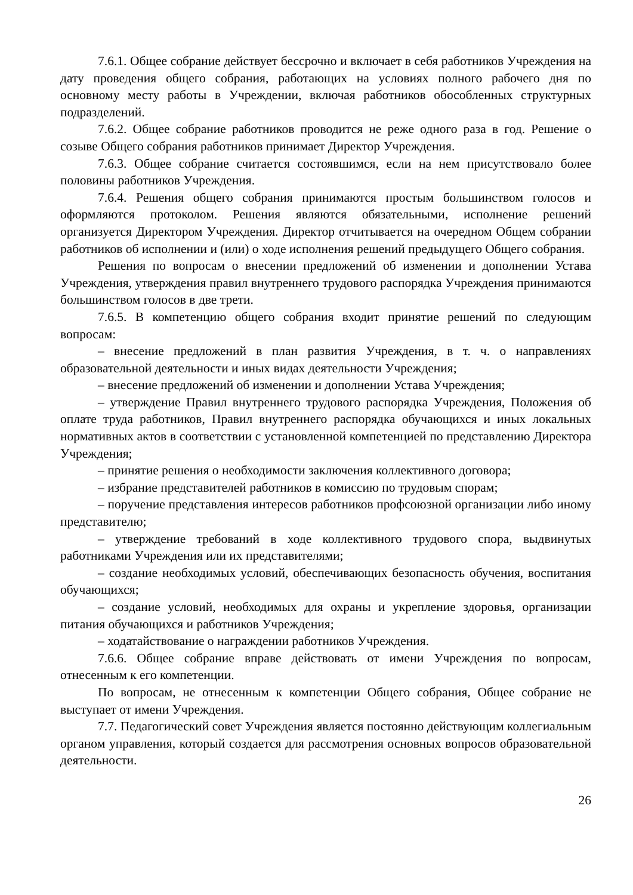7.6.1. Общее собрание действует бессрочно и включает в себя работников Учреждения на дату проведения общего собрания, работающих на условиях полного рабочего дня по основному месту работы в Учреждении, включая работников обособленных структурных подразделений.
7.6.2. Общее собрание работников проводится не реже одного раза в год. Решение о созыве Общего собрания работников принимает Директор Учреждения.
7.6.3. Общее собрание считается состоявшимся, если на нем присутствовало более половины работников Учреждения.
7.6.4. Решения общего собрания принимаются простым большинством голосов и оформляются протоколом. Решения являются обязательными, исполнение решений организуется Директором Учреждения. Директор отчитывается на очередном Общем собрании работников об исполнении и (или) о ходе исполнения решений предыдущего Общего собрания.
Решения по вопросам о внесении предложений об изменении и дополнении Устава Учреждения, утверждения правил внутреннего трудового распорядка Учреждения принимаются большинством голосов в две трети.
7.6.5. В компетенцию общего собрания входит принятие решений по следующим вопросам:
– внесение предложений в план развития Учреждения, в т. ч. о направлениях образовательной деятельности и иных видах деятельности Учреждения;
– внесение предложений об изменении и дополнении Устава Учреждения;
– утверждение Правил внутреннего трудового распорядка Учреждения, Положения об оплате труда работников, Правил внутреннего распорядка обучающихся и иных локальных нормативных актов в соответствии с установленной компетенцией по представлению Директора Учреждения;
– принятие решения о необходимости заключения коллективного договора;
– избрание представителей работников в комиссию по трудовым спорам;
– поручение представления интересов работников профсоюзной организации либо иному представителю;
– утверждение требований в ходе коллективного трудового спора, выдвинутых работниками Учреждения или их представителями;
– создание необходимых условий, обеспечивающих безопасность обучения, воспитания обучающихся;
– создание условий, необходимых для охраны и укрепление здоровья, организации питания обучающихся и работников Учреждения;
– ходатайствование о награждении работников Учреждения.
7.6.6. Общее собрание вправе действовать от имени Учреждения по вопросам, отнесенным к его компетенции.
По вопросам, не отнесенным к компетенции Общего собрания, Общее собрание не выступает от имени Учреждения.
7.7. Педагогический совет Учреждения является постоянно действующим коллегиальным органом управления, который создается для рассмотрения основных вопросов образовательной деятельности.
26